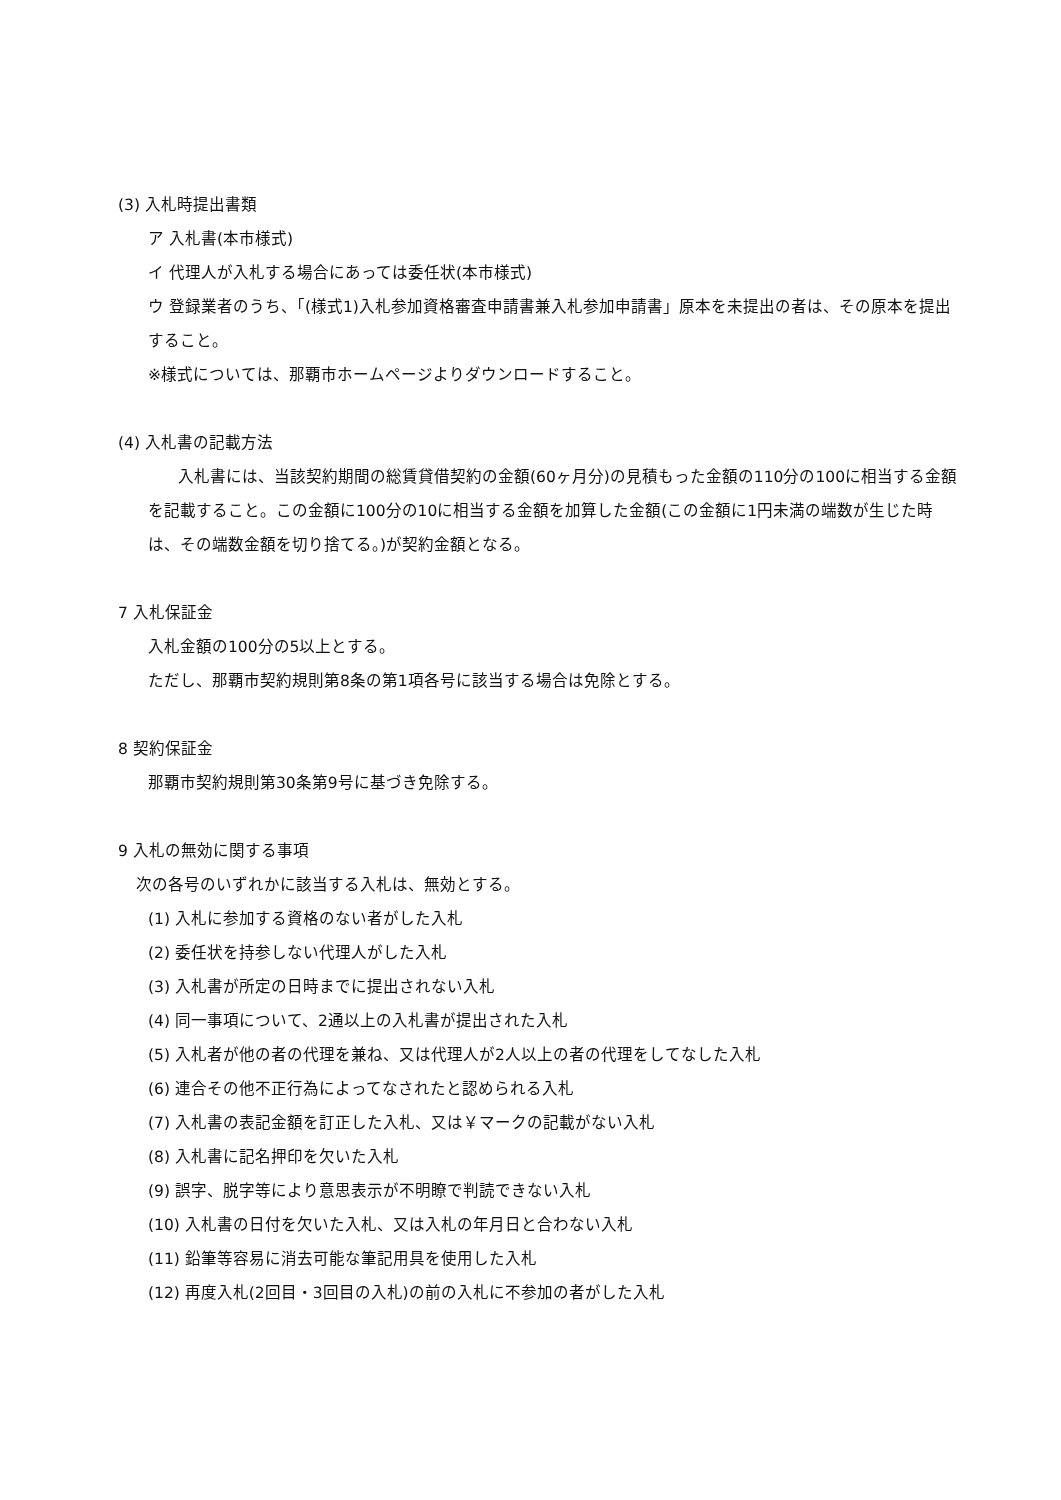(3) 入札時提出書類
ア 入札書(本市様式)
イ 代理人が入札する場合にあっては委任状(本市様式)
ウ 登録業者のうち、「(様式1)入札参加資格審査申請書兼入札参加申請書」原本を未提出の者は、その原本を提出すること。
※様式については、那覇市ホームページよりダウンロードすること。
(4) 入札書の記載方法
入札書には、当該契約期間の総賃貸借契約の金額(60ヶ月分)の見積もった金額の110分の100に相当する金額を記載すること。この金額に100分の10に相当する金額を加算した金額(この金額に1円未満の端数が生じた時は、その端数金額を切り捨てる。)が契約金額となる。
7 入札保証金
入札金額の100分の5以上とする。
ただし、那覇市契約規則第8条の第1項各号に該当する場合は免除とする。
8 契約保証金
那覇市契約規則第30条第9号に基づき免除する。
9 入札の無効に関する事項
次の各号のいずれかに該当する入札は、無効とする。
(1) 入札に参加する資格のない者がした入札
(2) 委任状を持参しない代理人がした入札
(3) 入札書が所定の日時までに提出されない入札
(4) 同一事項について、2通以上の入札書が提出された入札
(5) 入札者が他の者の代理を兼ね、又は代理人が2人以上の者の代理をしてなした入札
(6) 連合その他不正行為によってなされたと認められる入札
(7) 入札書の表記金額を訂正した入札、又は￥マークの記載がない入札
(8) 入札書に記名押印を欠いた入札
(9) 誤字、脱字等により意思表示が不明瞭で判読できない入札
(10) 入札書の日付を欠いた入札、又は入札の年月日と合わない入札
(11) 鉛筆等容易に消去可能な筆記用具を使用した入札
(12) 再度入札(2回目・3回目の入札)の前の入札に不参加の者がした入札